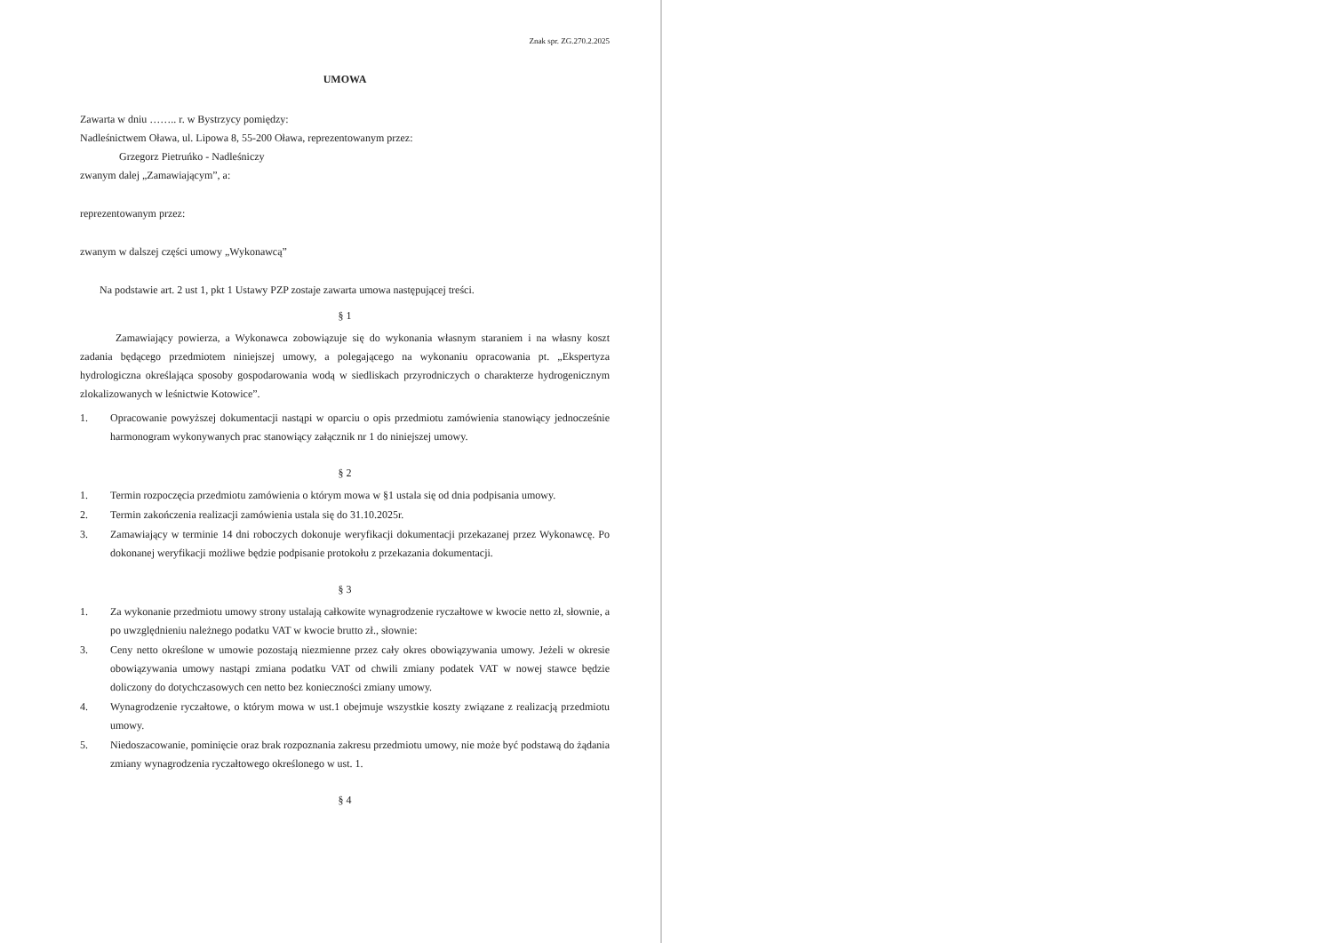Znak spr. ZG.270.2.2025
UMOWA
Zawarta w dniu …….. r. w Bystrzycy pomiędzy:
Nadleśnictwem Oława, ul. Lipowa 8, 55-200 Oława, reprezentowanym przez:
Grzegorz Pietruńko - Nadleśniczy
zwanym dalej „Zamawiającym”, a:
reprezentowanym przez:
zwanym w dalszej części umowy „Wykonawcą”
Na podstawie art. 2 ust 1, pkt 1 Ustawy PZP zostaje zawarta umowa następującej treści.
§ 1
Zamawiający powierza, a Wykonawca zobowiązuje się do wykonania własnym staraniem i na własny koszt zadania będącego przedmiotem niniejszej umowy, a polegającego na wykonaniu opracowania pt. „Ekspertyza hydrologiczna określająca sposoby gospodarowania wodą w siedliskach przyrodniczych o charakterze hydrogenicznym zlokalizowanych w leśnictwie Kotowice”.
1. Opracowanie powyższej dokumentacji nastąpi w oparciu o opis przedmiotu zamówienia stanowiący jednocześnie harmonogram wykonywanych prac stanowiący załącznik nr 1 do niniejszej umowy.
§ 2
1. Termin rozpoczęcia przedmiotu zamówienia o którym mowa w §1 ustala się od dnia podpisania umowy.
2. Termin zakończenia realizacji zamówienia ustala się do 31.10.2025r.
3. Zamawiający w terminie 14 dni roboczych dokonuje weryfikacji dokumentacji przekazanej przez Wykonawcę. Po dokonanej weryfikacji możliwe będzie podpisanie protokołu z przekazania dokumentacji.
§ 3
1. Za wykonanie przedmiotu umowy strony ustalają całkowite wynagrodzenie ryczałtowe w kwocie netto zł, słownie, a po uwzględnieniu należnego podatku VAT w kwocie brutto zł., słownie:
3. Ceny netto określone w umowie pozostają niezmienne przez cały okres obowiązywania umowy. Jeżeli w okresie obowiązywania umowy nastąpi zmiana podatku VAT od chwili zmiany podatek VAT w nowej stawce będzie doliczony do dotychczasowych cen netto bez konieczności zmiany umowy.
4. Wynagrodzenie ryczałtowe, o którym mowa w ust.1 obejmuje wszystkie koszty związane z realizacją przedmiotu umowy.
5. Niedoszacowanie, pominięcie oraz brak rozpoznania zakresu przedmiotu umowy, nie może być podstawą do żądania zmiany wynagrodzenia ryczałtowego określonego w ust. 1.
§ 4